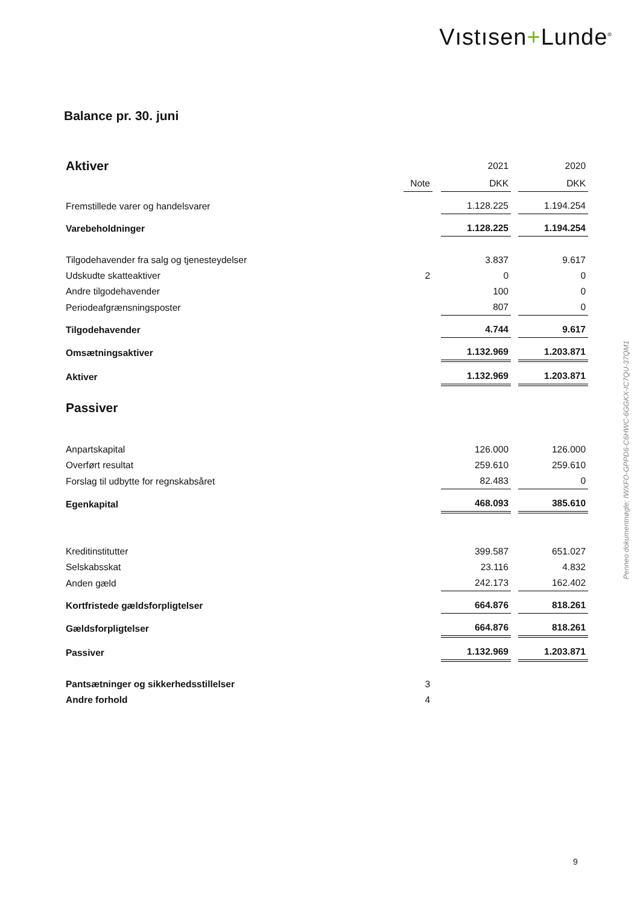Vıstısen+Lunde<sup>®</sup>
Penneo dokumentnøgle: IWXFO-GPPD6-C6HWC-6GGKX-IC7QU-37QM1
Balance pr. 30. juni
| Aktiver | | | 2021 | | 2020 |
| | Note | | DKK | | DKK |
| Fremstillede varer og handelsvarer | | | 1.128.225 | | 1.194.254 |
| Varebeholdninger | | | 1.128.225 | | 1.194.254 |
| Tilgodehavender fra salg og tjenesteydelser | | | 3.837 | | 9.617 |
| Udskudte skatteaktiver | 2 | | 0 | | 0 |
| Andre tilgodehavender | | | 100 | | 0 |
| Periodeafgrænsningsposter | | | 807 | | 0 |
| Tilgodehavender | | | 4.744 | | 9.617 |
| Omsætningsaktiver | | | 1.132.969 | | 1.203.871 |
| Aktiver | | | 1.132.969 | | 1.203.871 |
| Passiver | | | | | |
| Anpartskapital | | | 126.000 | | 126.000 |
| Overført resultat | | | 259.610 | | 259.610 |
| Forslag til udbytte for regnskabsåret | | | 82.483 | | 0 |
| Egenkapital | | | 468.093 | | 385.610 |
| Kreditinstitutter | | | 399.587 | | 651.027 |
| Selskabsskat | | | 23.116 | | 4.832 |
| Anden gæld | | | 242.173 | | 162.402 |
| Kortfristede gældsforpligtelser | | | 664.876 | | 818.261 |
| Gældsforpligtelser | | | 664.876 | | 818.261 |
| Passiver | | | 1.132.969 | | 1.203.871 |
| Pantsætninger og sikkerhedsstillelser | 3 | | | | |
| Andre forhold | 4 | | | | |
9